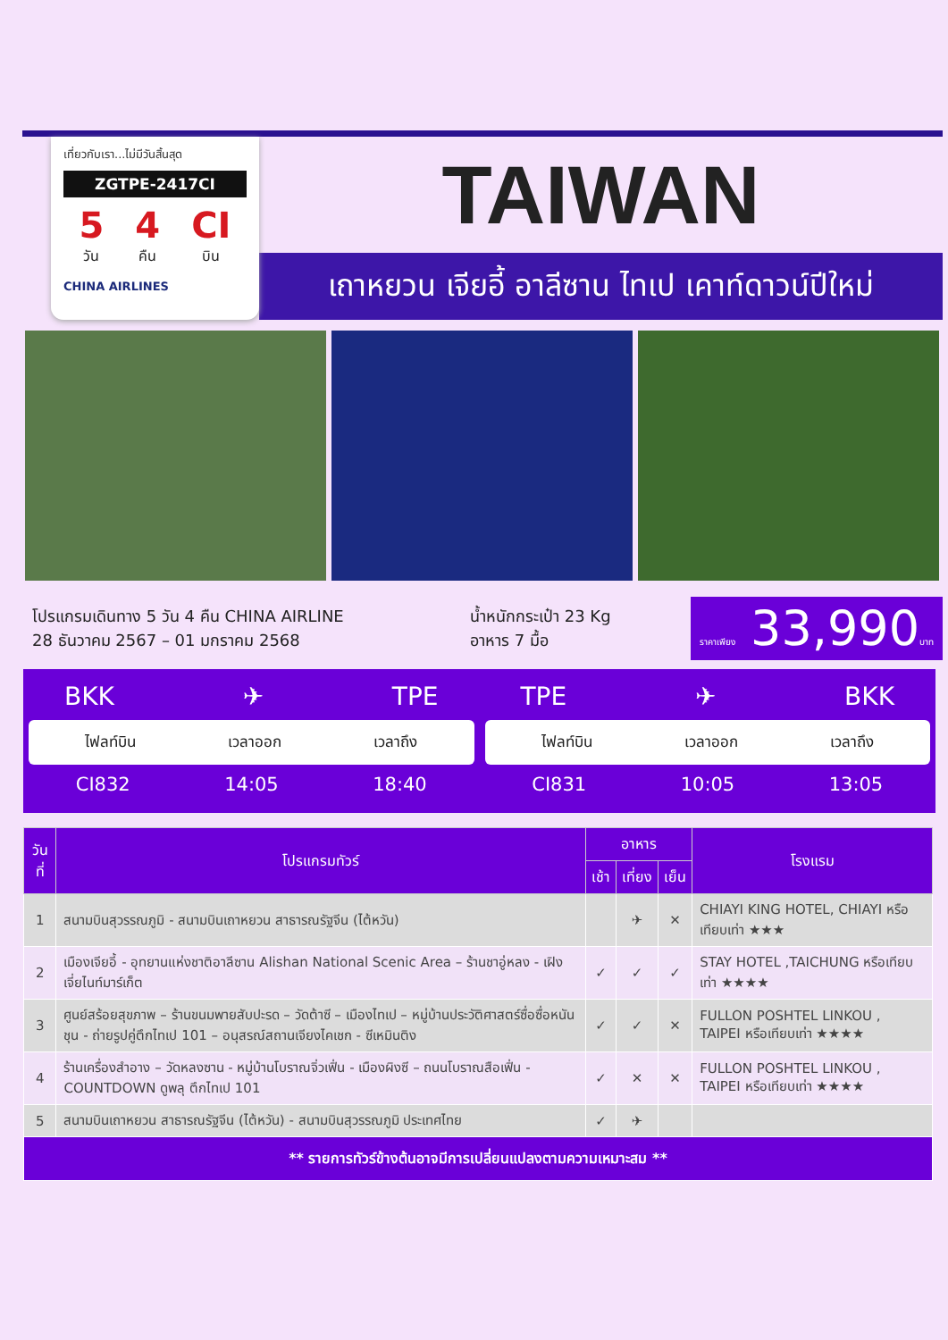เที่ยวกับเรา...ไม่มีวันสิ้นสุด
ZGTPE-2417CI
5
วัน
4
คืน
CI
บิน
CHINA AIRLINES
TAIWAN
เถาหยวน เจียอี้ อาลีซาน ไทเป เคาท์ดาวน์ปีใหม่
โปรแกรมเดินทาง 5 วัน 4 คืน CHINA AIRLINE
28 ธันวาคม 2567 – 01 มกราคม 2568
น้ำหนักกระเป๋า 23 Kg
อาหาร 7 มื้อ
ราคาเพียง 33,990บาท
BKK ✈ TPE
ไฟลท์บิน เวลาออก เวลาถึง
CI832 14:05 18:40
TPE ✈ BKK
ไฟลท์บิน เวลาออก เวลาถึง
CI831 10:05 13:05
| วันที่ | โปรแกรมทัวร์ | อาหาร | | | โรงแรม |
| --- | --- | --- | --- | --- | --- |
| | | เช้า | เที่ยง | เย็น | |
| 1 | สนามบินสุวรรณภูมิ - สนามบินเถาหยวน สาธารณรัฐจีน (ไต้หวัน) | | ✈ | ✕ | CHIAYI KING HOTEL, CHIAYI หรือเทียบเท่า ★★★ |
| 2 | เมืองเจียอี้ - อุทยานแห่งชาติอาลีซาน Alishan National Scenic Area – ร้านชาอู่หลง - เฝิงเจี่ยไนท์มาร์เก็ต | ✓ | ✓ | ✓ | STAY HOTEL ,TAICHUNG หรือเทียบเท่า ★★★★ |
| 3 | ศูนย์สร้อยสุขภาพ – ร้านขนมพายสับปะรด – วัดต้าซี – เมืองไทเป – หมู่บ้านประวัติศาสตร์ซื่อซื่อหนันชุน - ถ่ายรูปคู่ตึกไทเป 101 – อนุสรณ์สถานเจียงไคเชก - ซีเหมินติง | ✓ | ✓ | ✕ | FULLON POSHTEL LINKOU , TAIPEI หรือเทียบเท่า ★★★★ |
| 4 | ร้านเครื่องสำอาง – วัดหลงซาน - หมู่บ้านโบราณจิ่วเฟิ่น - เมืองผิงซี – ถนนโบราณสือเฟิ่น - COUNTDOWN ดูพลุ ตึกไทเป 101 | ✓ | ✕ | ✕ | FULLON POSHTEL LINKOU , TAIPEI หรือเทียบเท่า ★★★★ |
| 5 | สนามบินเถาหยวน สาธารณรัฐจีน (ไต้หวัน) - สนามบินสุวรรณภูมิ ประเทศไทย | ✓ | ✈ | | |
| ** รายการทัวร์ข้างต้นอาจมีการเปลี่ยนแปลงตามความเหมาะสม ** | | | | | |